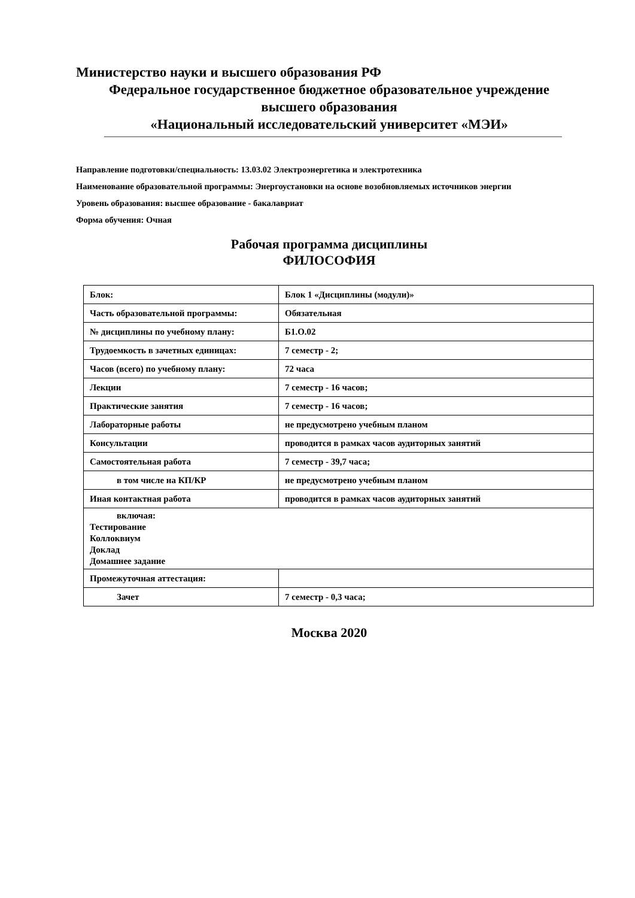Министерство науки и высшего образования РФ
Федеральное государственное бюджетное образовательное учреждение
высшего образования
«Национальный исследовательский университет «МЭИ»
Направление подготовки/специальность: 13.03.02 Электроэнергетика и электротехника
Наименование образовательной программы: Энергоустановки на основе возобновляемых источников энергии
Уровень образования: высшее образование - бакалавриат
Форма обучения: Очная
Рабочая программа дисциплины
ФИЛОСОФИЯ
| Блок: | Блок 1 «Дисциплины (модули)» |
| Часть образовательной программы: | Обязательная |
| № дисциплины по учебному плану: | Б1.О.02 |
| Трудоемкость в зачетных единицах: | 7 семестр - 2; |
| Часов (всего) по учебному плану: | 72 часа |
| Лекции | 7 семестр - 16 часов; |
| Практические занятия | 7 семестр - 16 часов; |
| Лабораторные работы | не предусмотрено учебным планом |
| Консультации | проводится в рамках часов аудиторных занятий |
| Самостоятельная работа | 7 семестр - 39,7 часа; |
| в том числе на КП/КР | не предусмотрено учебным планом |
| Иная контактная работа | проводится в рамках часов аудиторных занятий |
| включая: Тестирование Коллоквиум Доклад Домашнее задание | |
| Промежуточная аттестация: | |
| Зачет | 7 семестр - 0,3 часа; |
Москва 2020